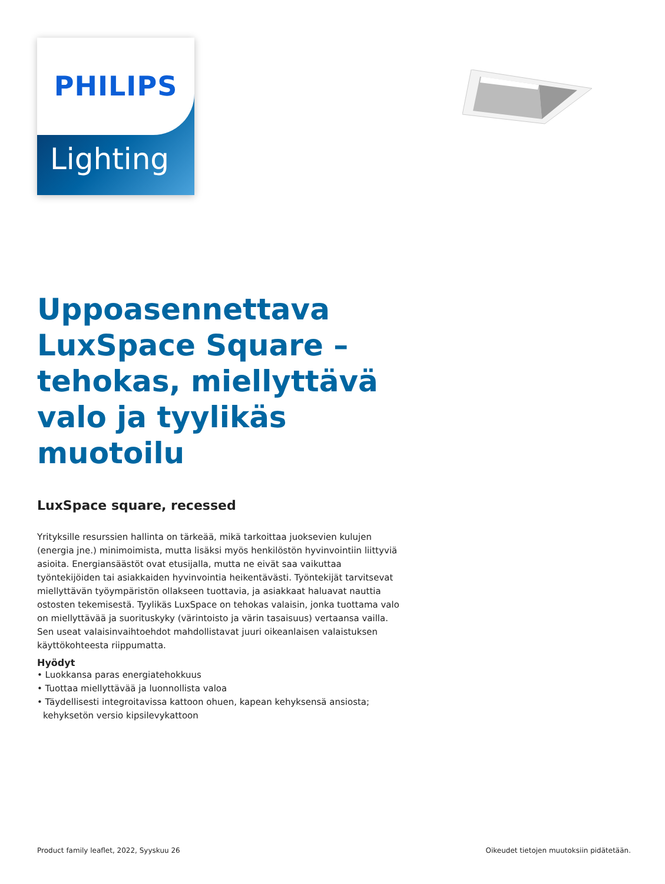Lighting
PHILIPS
Uppoasennettava LuxSpace Square – tehokas, miellyttävä valo ja tyylikäs muotoilu
LuxSpace square, recessed
Yrityksille resurssien hallinta on tärkeää, mikä tarkoittaa juoksevien kulujen (energia jne.) minimoimista, mutta lisäksi myös henkilöstön hyvinvointiin liittyviä asioita. Energiansäästöt ovat etusijalla, mutta ne eivät saa vaikuttaa työntekijöiden tai asiakkaiden hyvinvointia heikentävästi. Työntekijät tarvitsevat miellyttävän työympäristön ollakseen tuottavia, ja asiakkaat haluavat nauttia ostosten tekemisestä. Tyylikäs LuxSpace on tehokas valaisin, jonka tuottama valo on miellyttävää ja suorituskyky (värintoisto ja värin tasaisuus) vertaansa vailla. Sen useat valaisinvaihtoehdot mahdollistavat juuri oikeanlaisen valaistuksen käyttökohteesta riippumatta.
Hyödyt
• Luokkansa paras energiatehokkuus
• Tuottaa miellyttävää ja luonnollista valoa
• Täydellisesti integroitavissa kattoon ohuen, kapean kehyksensä ansiosta; kehyksetön versio kipsilevykattoon
Product family leaflet, 2022, Syyskuu 26 Oikeudet tietojen muutoksiin pidätetään.